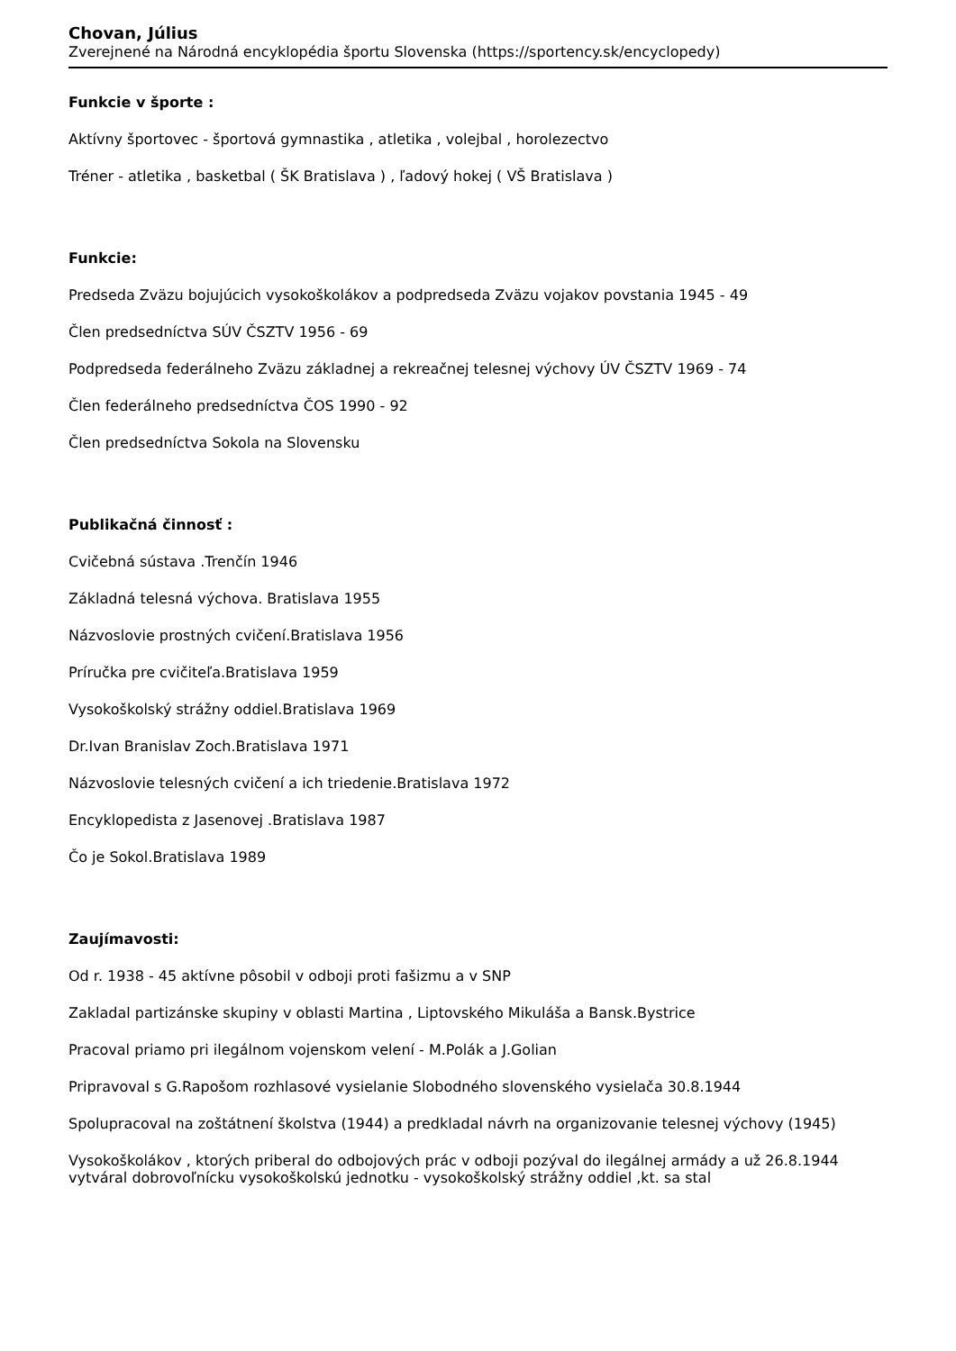Chovan, Július
Zverejnené na Národná encyklopédia športu Slovenska (https://sportency.sk/encyclopedy)
Funkcie v športe :
Aktívny športovec - športová gymnastika , atletika , volejbal , horolezectvo
Tréner - atletika , basketbal ( ŠK Bratislava ) , ľadový hokej ( VŠ Bratislava )
Funkcie:
Predseda Zväzu bojujúcich vysokoškolákov a podpredseda Zväzu vojakov povstania 1945 - 49
Člen predsedníctva SÚV ČSZTV 1956 - 69
Podpredseda federálneho Zväzu základnej a rekreačnej telesnej výchovy ÚV ČSZTV 1969 - 74
Člen federálneho predsedníctva ČOS 1990 - 92
Člen predsedníctva Sokola na Slovensku
Publikačná činnosť :
Cvičebná sústava .Trenčín 1946
Základná telesná výchova. Bratislava 1955
Názvoslovie prostných cvičení.Bratislava 1956
Príručka pre cvičiteľa.Bratislava 1959
Vysokoškolský strážny oddiel.Bratislava 1969
Dr.Ivan Branislav Zoch.Bratislava 1971
Názvoslovie telesných cvičení a ich triedenie.Bratislava 1972
Encyklopedista z Jasenovej .Bratislava 1987
Čo je Sokol.Bratislava 1989
Zaujímavosti:
Od r. 1938 - 45 aktívne pôsobil v odboji proti fašizmu a v SNP
Zakladal partizánske skupiny v oblasti Martina , Liptovského Mikuláša a Bansk.Bystrice
Pracoval priamo pri ilegálnom vojenskom velení - M.Polák a J.Golian
Pripravoval s G.Rapošom rozhlasové vysielanie Slobodného slovenského vysielača 30.8.1944
Spolupracoval na zoštátnení školstva (1944) a predkladal návrh na organizovanie telesnej výchovy (1945)
Vysokoškolákov , ktorých priberal do odbojových prác v odboji pozýval do ilegálnej armády a už 26.8.1944 vytváral dobrovoľnícku vysokoškolskú jednotku - vysokoškolský strážny oddiel ,kt. sa stal